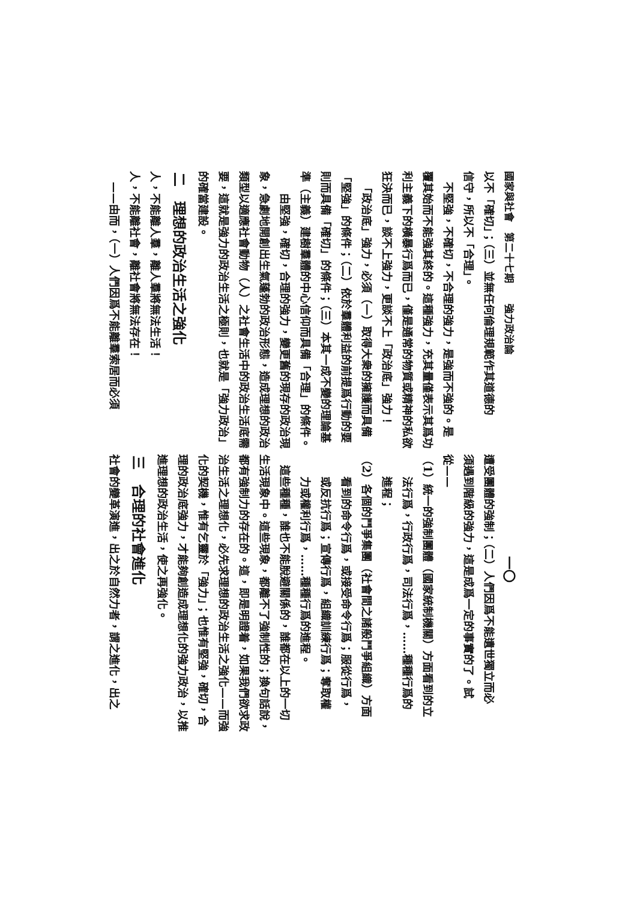國家與社會　第二十七期　　強力政治論
以不「確切」；（三）並無任何倫理規範作其道德的
信守，所以不「合理」。
不堅強，不確切，不合理的強力，是強而不強的。是
覆其始而不能強其終的。這種強力，充其量僅表示其爲功
利主義下的橫暴行爲而已，僅是通常的物質或精神的私欲
狂決而已，談不上強力，更談不上「政治底」強力！
「政治底」強力，必須（一）取得大衆的擁護而具備
「堅強」的條件；（二）依於羣體利益的前提爲行動的要
則而具備「確切」的條件；（三）本其一成不變的理論基
準（主義）建樹羣體的中心信仰而具備「合理」的條件。
由堅強，確切，合理的強力，變更舊的現存的政治現
象，急劇地開創出生氣蓬勃的政治形態，造成理想的政治
類型以適應社會動物（人）之社會生活中的政治生活底需
要，這就是強力的政治生活之極則，也就是「強力政治」
的確當建設。
二　理想的政治生活之強化
人，不能離人羣，離人羣將無法生活！
人，不能離社會，離社會將無法存在！
——由而，（一）人們因爲不能離羣索居而必須
一〇
遭受團體的強制；（二）人們因爲不能遺世獨立而必
須遇到階級的強力，這是成爲一定的事實的了。試
從——
（1）統一的強制團體（國家統制機關）方面看到的立
法行爲，行政行爲，司法行爲，……種種行爲的
進程；
（2）各個的鬥爭集團（社會間之諸般鬥爭組織）方面
看到的命令行爲，或接受命令行爲；服從行爲，
或反抗行爲；宣傳行爲，組織訓練行爲；奪取權
力或權利行爲，……種種行爲的進程。
這些種種，誰也不能脫避關係的，誰都在以上的一切
生活現象中。這些現象，都離不了強制性的；換句話說，
都有強制力的存在的。這，即是明證着，如果我們欲求政
治生活之理想化，必先求理想的政治生活之強化——而強
化的契機，惟有乞靈於「強力」；也惟有堅強，確切，合
理的政治底強力，才能夠創造成理想化的強力政治，以推
進理想的政治生活，使之再強化。
三　合理的社會進化
社會的變革演進，出之於自然力者，謂之進化，出之